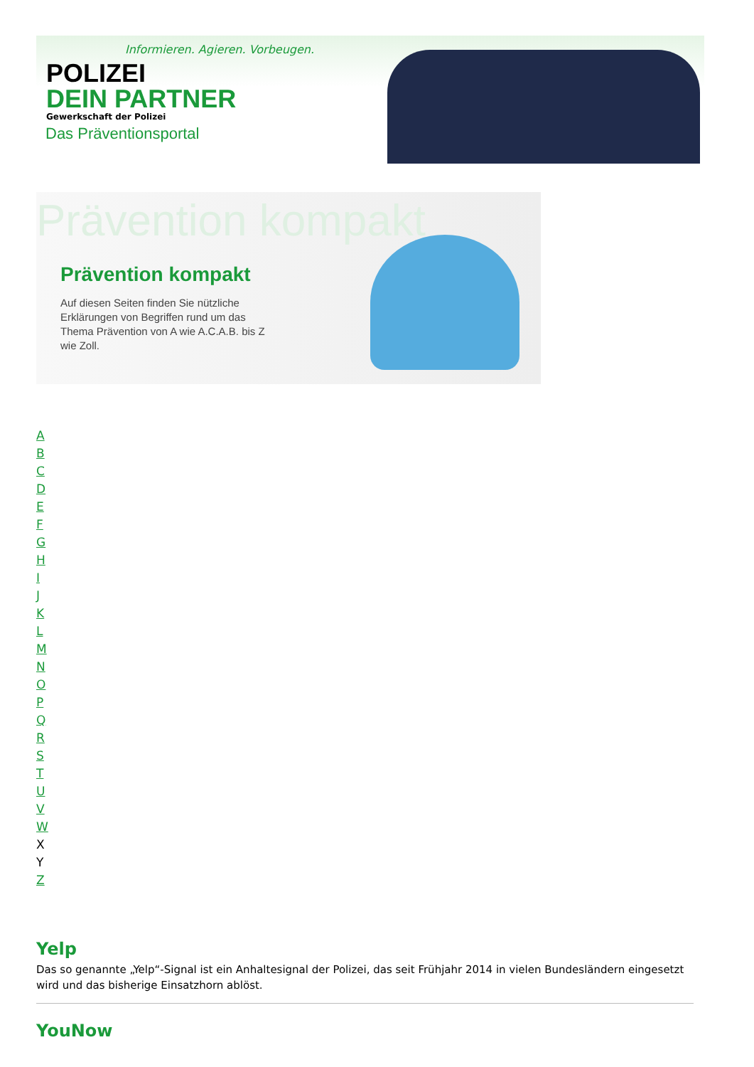Informieren. Agieren. Vorbeugen.
POLIZEI
DEIN PARTNER
Gewerkschaft der Polizei
Das Präventionsportal
Prävention kompakt
Prävention kompakt
Auf diesen Seiten finden Sie nützliche Erklärungen von Begriffen rund um das Thema Prävention von A wie A.C.A.B. bis Z wie Zoll.
ABCDEFGHIJKLMNOPQRSTUVW
X
Y
Z
Yelp
Das so genannte „Yelp“-Signal ist ein Anhaltesignal der Polizei, das seit Frühjahr 2014 in vielen Bundesländern eingesetzt wird und das bisherige Einsatzhorn ablöst.
YouNow